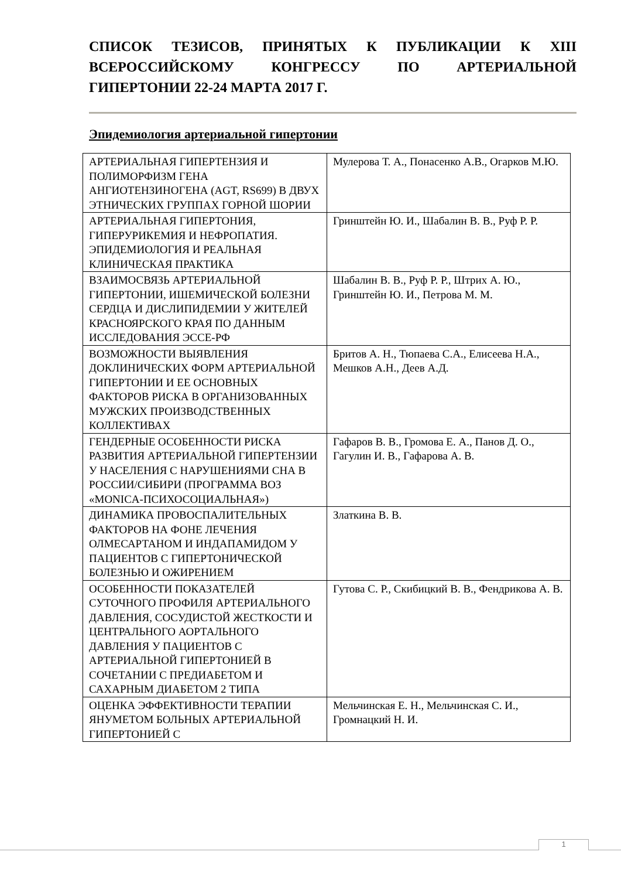СПИСОК ТЕЗИСОВ, ПРИНЯТЫХ К ПУБЛИКАЦИИ К XIII ВСЕРОССИЙСКОМУ КОНГРЕССУ ПО АРТЕРИАЛЬНОЙ ГИПЕРТОНИИ 22-24 МАРТА 2017 Г.
Эпидемиология артериальной гипертонии
| АРТЕРИАЛЬНАЯ ГИПЕРТЕНЗИЯ И ПОЛИМОРФИЗМ ГЕНА АНГИОТЕНЗИНОГЕНА (AGT, RS699) В ДВУХ ЭТНИЧЕСКИХ ГРУППАХ ГОРНОЙ ШОРИИ | Мулерова Т. А., Понасенко А.В., Огарков М.Ю. |
| АРТЕРИАЛЬНАЯ ГИПЕРТОНИЯ, ГИПЕРУРИКЕМИЯ И НЕФРОПАТИЯ. ЭПИДЕМИОЛОГИЯ И РЕАЛЬНАЯ КЛИНИЧЕСКАЯ ПРАКТИКА | Гринштейн Ю. И., Шабалин В. В., Руф Р. Р. |
| ВЗАИМОСВЯЗЬ АРТЕРИАЛЬНОЙ ГИПЕРТОНИИ, ИШЕМИЧЕСКОЙ БОЛЕЗНИ СЕРДЦА И ДИСЛИПИДЕМИИ У ЖИТЕЛЕЙ КРАСНОЯРСКОГО КРАЯ ПО ДАННЫМ ИССЛЕДОВАНИЯ ЭССЕ-РФ | Шабалин В. В., Руф Р. Р., Штрих А. Ю., Гринштейн Ю. И., Петрова М. М. |
| ВОЗМОЖНОСТИ ВЫЯВЛЕНИЯ ДОКЛИНИЧЕСКИХ ФОРМ АРТЕРИАЛЬНОЙ ГИПЕРТОНИИ И ЕЕ ОСНОВНЫХ ФАКТОРОВ РИСКА В ОРГАНИЗОВАННЫХ МУЖСКИХ ПРОИЗВОДСТВЕННЫХ КОЛЛЕКТИВАХ | Бритов А. Н., Тюпаева С.А., Елисеева Н.А., Мешков А.Н., Деев А.Д. |
| ГЕНДЕРНЫЕ ОСОБЕННОСТИ РИСКА РАЗВИТИЯ АРТЕРИАЛЬНОЙ ГИПЕРТЕНЗИИ У НАСЕЛЕНИЯ С НАРУШЕНИЯМИ СНА В РОССИИ/СИБИРИ (ПРОГРАММА ВОЗ «MONICA-ПСИХОСОЦИАЛЬНАЯ») | Гафаров В. В., Громова Е. А., Панов Д. О., Гагулин И. В., Гафарова А. В. |
| ДИНАМИКА ПРОВОСПАЛИТЕЛЬНЫХ ФАКТОРОВ НА ФОНЕ ЛЕЧЕНИЯ ОЛМЕСАРТАНОМ И ИНДАПАМИДОМ У ПАЦИЕНТОВ С ГИПЕРТОНИЧЕСКОЙ БОЛЕЗНЬЮ И ОЖИРЕНИЕМ | Златкина В. В. |
| ОСОБЕННОСТИ ПОКАЗАТЕЛЕЙ СУТОЧНОГО ПРОФИЛЯ АРТЕРИАЛЬНОГО ДАВЛЕНИЯ, СОСУДИСТОЙ ЖЕСТКОСТИ И ЦЕНТРАЛЬНОГО АОРТАЛЬНОГО ДАВЛЕНИЯ У ПАЦИЕНТОВ С АРТЕРИАЛЬНОЙ ГИПЕРТОНИЕЙ В СОЧЕТАНИИ С ПРЕДИАБЕТОМ И САХАРНЫМ ДИАБЕТОМ 2 ТИПА | Гутова С. Р., Скибицкий В. В., Фендрикова А. В. |
| ОЦЕНКА ЭФФЕКТИВНОСТИ ТЕРАПИИ ЯНУМЕТОМ БОЛЬНЫХ АРТЕРИАЛЬНОЙ ГИПЕРТОНИЕЙ С | Мельчинская Е. Н., Мельчинская С. И., Громнацкий Н. И. |
1